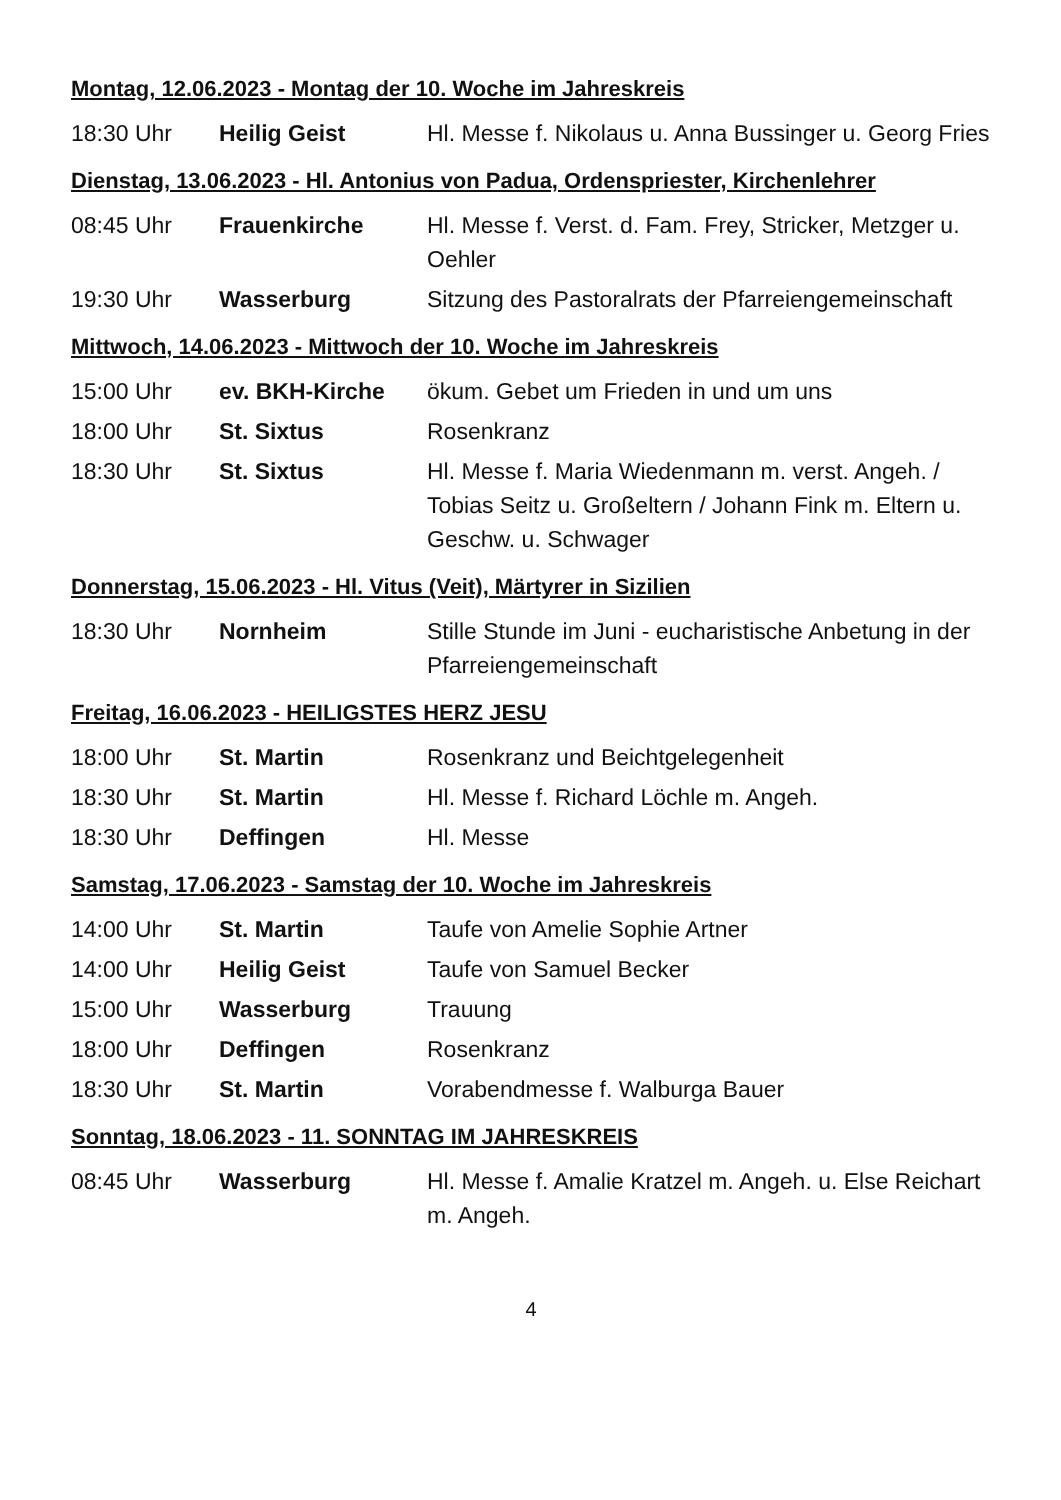Montag, 12.06.2023 - Montag der 10. Woche im Jahreskreis
| 18:30 Uhr | Heilig Geist | Hl. Messe f. Nikolaus u. Anna Bussinger u. Georg Fries |
Dienstag, 13.06.2023 - Hl. Antonius von Padua, Ordenspriester, Kirchenlehrer
| 08:45 Uhr | Frauenkirche | Hl. Messe f. Verst. d. Fam. Frey, Stricker, Metzger u. Oehler |
| 19:30 Uhr | Wasserburg | Sitzung des Pastoralrats der Pfarreiengemeinschaft |
Mittwoch, 14.06.2023 - Mittwoch der 10. Woche im Jahreskreis
| 15:00 Uhr | ev. BKH-Kirche | ökum. Gebet um Frieden in und um uns |
| 18:00 Uhr | St. Sixtus | Rosenkranz |
| 18:30 Uhr | St. Sixtus | Hl. Messe f. Maria Wiedenmann m. verst. Angeh. / Tobias Seitz u. Großeltern / Johann Fink m. Eltern u. Geschw. u. Schwager |
Donnerstag, 15.06.2023 - Hl. Vitus (Veit), Märtyrer in Sizilien
| 18:30 Uhr | Nornheim | Stille Stunde im Juni - eucharistische Anbetung in der Pfarreiengemeinschaft |
Freitag, 16.06.2023 - HEILIGSTES HERZ JESU
| 18:00 Uhr | St. Martin | Rosenkranz und Beichtgelegenheit |
| 18:30 Uhr | St. Martin | Hl. Messe f. Richard Löchle m. Angeh. |
| 18:30 Uhr | Deffingen | Hl. Messe |
Samstag, 17.06.2023 - Samstag der 10. Woche im Jahreskreis
| 14:00 Uhr | St. Martin | Taufe von Amelie Sophie Artner |
| 14:00 Uhr | Heilig Geist | Taufe von Samuel Becker |
| 15:00 Uhr | Wasserburg | Trauung |
| 18:00 Uhr | Deffingen | Rosenkranz |
| 18:30 Uhr | St. Martin | Vorabendmesse f. Walburga Bauer |
Sonntag, 18.06.2023 - 11. SONNTAG IM JAHRESKREIS
| 08:45 Uhr | Wasserburg | Hl. Messe f. Amalie Kratzel m. Angeh. u. Else Reichart m. Angeh. |
4